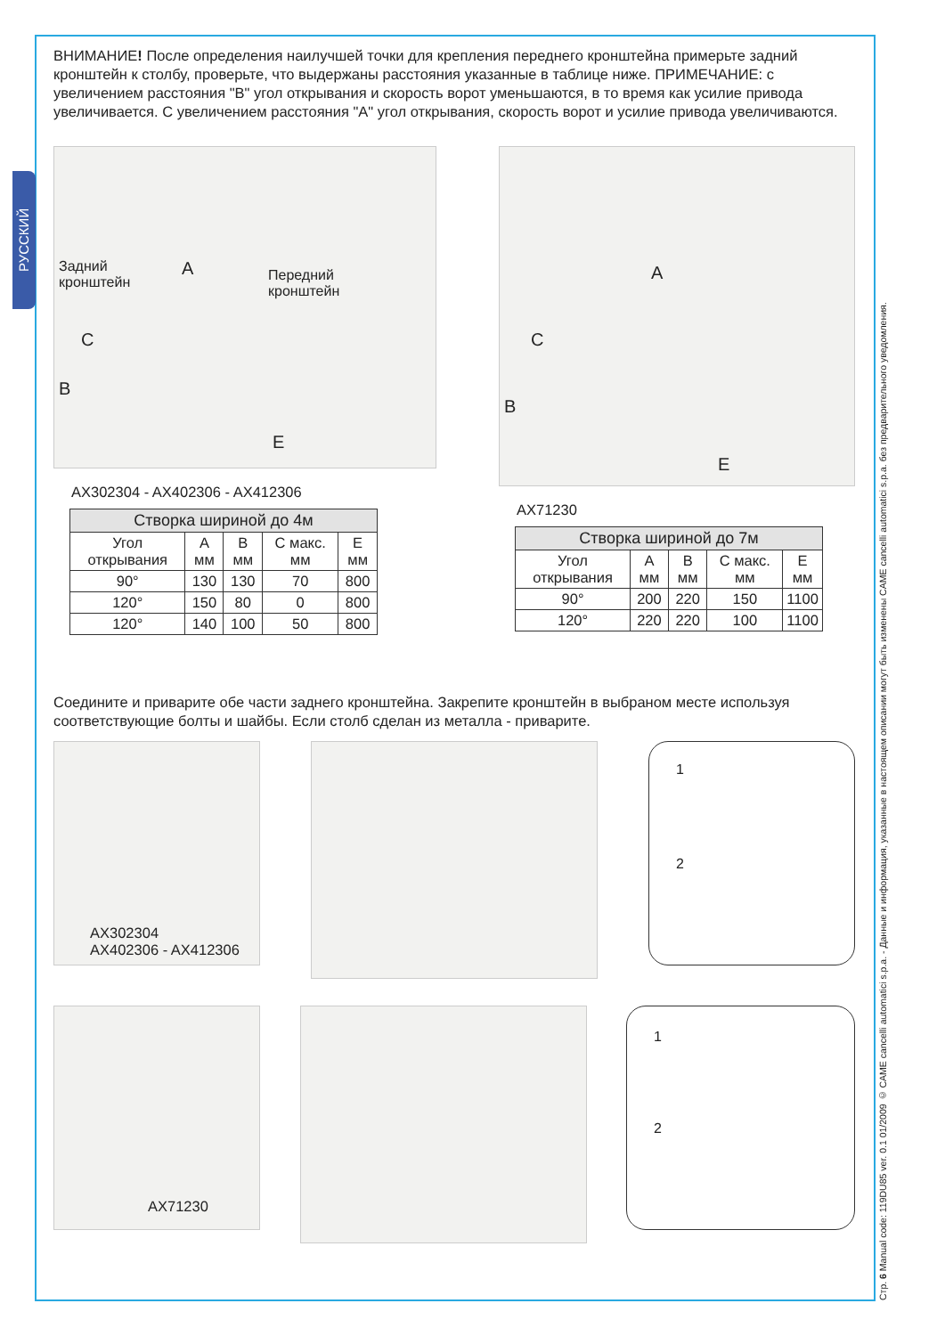РУССКИЙ
Стр. 6 Manual code: 119DU85 ver. 0.1 01/2009 © CAME cancelli automatici s.p.a. - Данные и информация, указанные в настоящем описании могут быть изменены CAME cancelli automatici s.p.a. без предварительного уведомления.
ВНИМАНИЕ! После определения наилучшей точки для крепления переднего кронштейна примерьте задний кронштейн к столбу, проверьте, что выдержаны расстояния указанные в таблице ниже. ПРИМЕЧАНИЕ: с увеличением расстояния "B" угол открывания и скорость ворот уменьшаются, в то время как усилие привода увеличивается. С увеличением расстояния "A" угол открывания, скорость ворот и усилие привода увеличиваются.
Задний
кронштейн
A Передний
кронштейн
C
B
E
AX302304 - AX402306 - AX412306
| Створка шириной до 4м | | | | |
| --- | --- | --- | --- | --- |
| Угол открывания | A мм | B мм | C макс. мм | E мм |
| 90° | 130 | 130 | 70 | 800 |
| 120° | 150 | 80 | 0 | 800 |
| 120° | 140 | 100 | 50 | 800 |
A
C
B
E
AX71230
| Створка шириной до 7м | | | | |
| --- | --- | --- | --- | --- |
| Угол открывания | A мм | B мм | C макс. мм | E мм |
| 90° | 200 | 220 | 150 | 1100 |
| 120° | 220 | 220 | 100 | 1100 |
Соедините и приварите обе части заднего кронштейна. Закрепите кронштейн в выбраном месте используя соответствующие болты и шайбы. Если столб сделан из металла - приварите.
AX302304
AX402306 - AX412306
1
2
AX71230
1
2